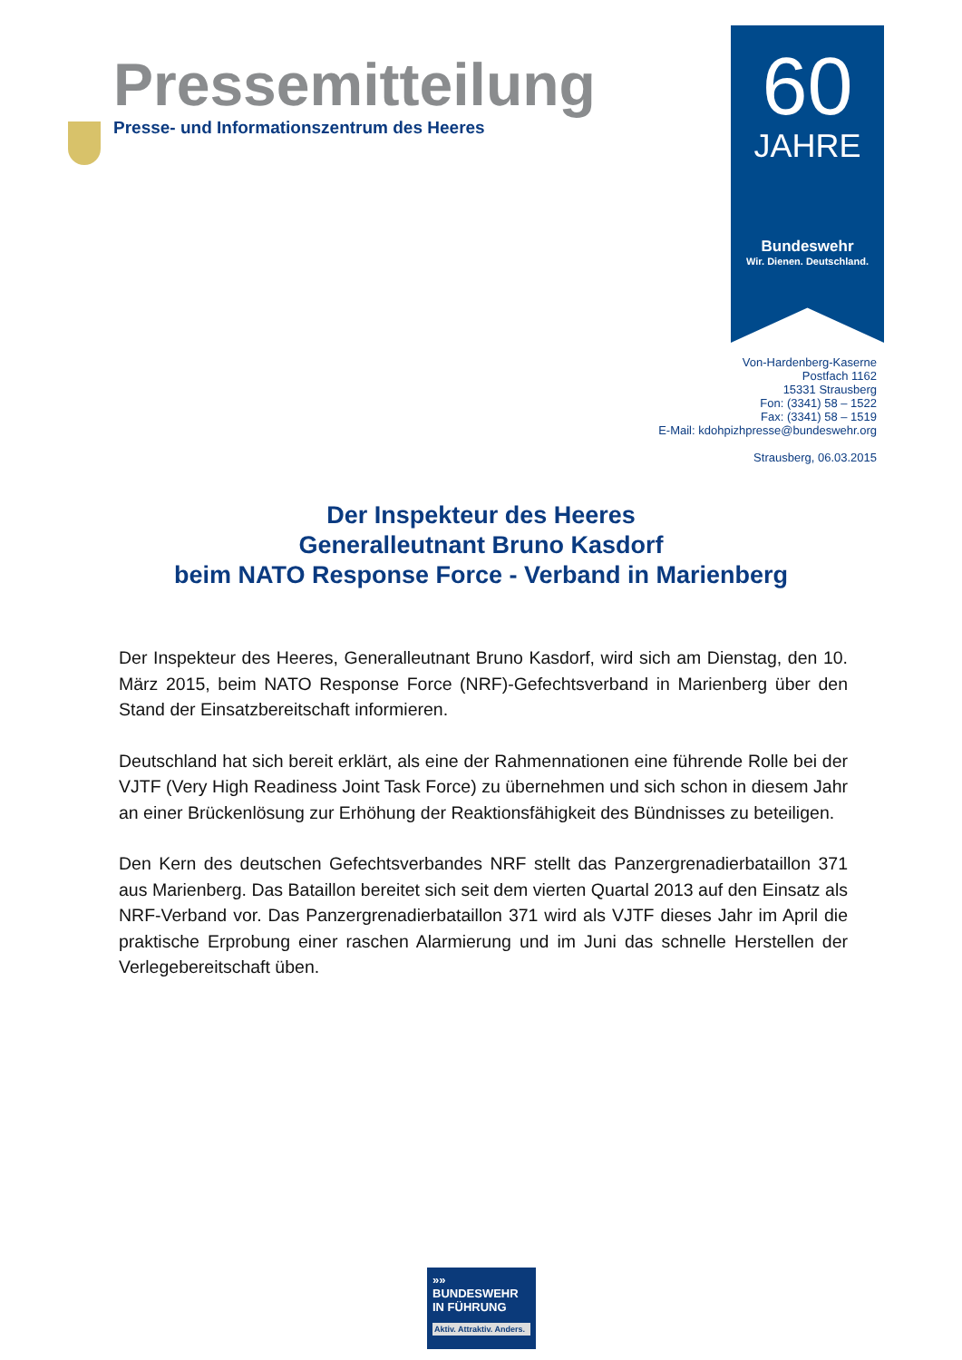Pressemitteilung
Presse- und Informationszentrum des Heeres
60
JAHRE
Bundeswehr
Wir. Dienen. Deutschland.
Von-Hardenberg-Kaserne
Postfach 1162
15331 Strausberg
Fon: (3341) 58 – 1522
Fax: (3341) 58 – 1519
E-Mail: kdohpizhpresse@bundeswehr.org
Strausberg, 06.03.2015
Der Inspekteur des Heeres
Generalleutnant Bruno Kasdorf
beim NATO Response Force - Verband in Marienberg
Der Inspekteur des Heeres, Generalleutnant Bruno Kasdorf, wird sich am Dienstag, den 10. März 2015, beim NATO Response Force (NRF)-Gefechtsverband in Marienberg über den Stand der Einsatzbereitschaft informieren.
Deutschland hat sich bereit erklärt, als eine der Rahmennationen eine führende Rolle bei der VJTF (Very High Readiness Joint Task Force) zu übernehmen und sich schon in diesem Jahr an einer Brückenlösung zur Erhöhung der Reaktionsfähigkeit des Bündnisses zu beteiligen.
Den Kern des deutschen Gefechtsverbandes NRF stellt das Panzergrenadierbataillon 371 aus Marienberg. Das Bataillon bereitet sich seit dem vierten Quartal 2013 auf den Einsatz als NRF-Verband vor. Das Panzergrenadierbataillon 371 wird als VJTF dieses Jahr im April die praktische Erprobung einer raschen Alarmierung und im Juni das schnelle Herstellen der Verlegebereitschaft üben.
»»
BUNDESWEHR
IN FÜHRUNG
Aktiv. Attraktiv. Anders.